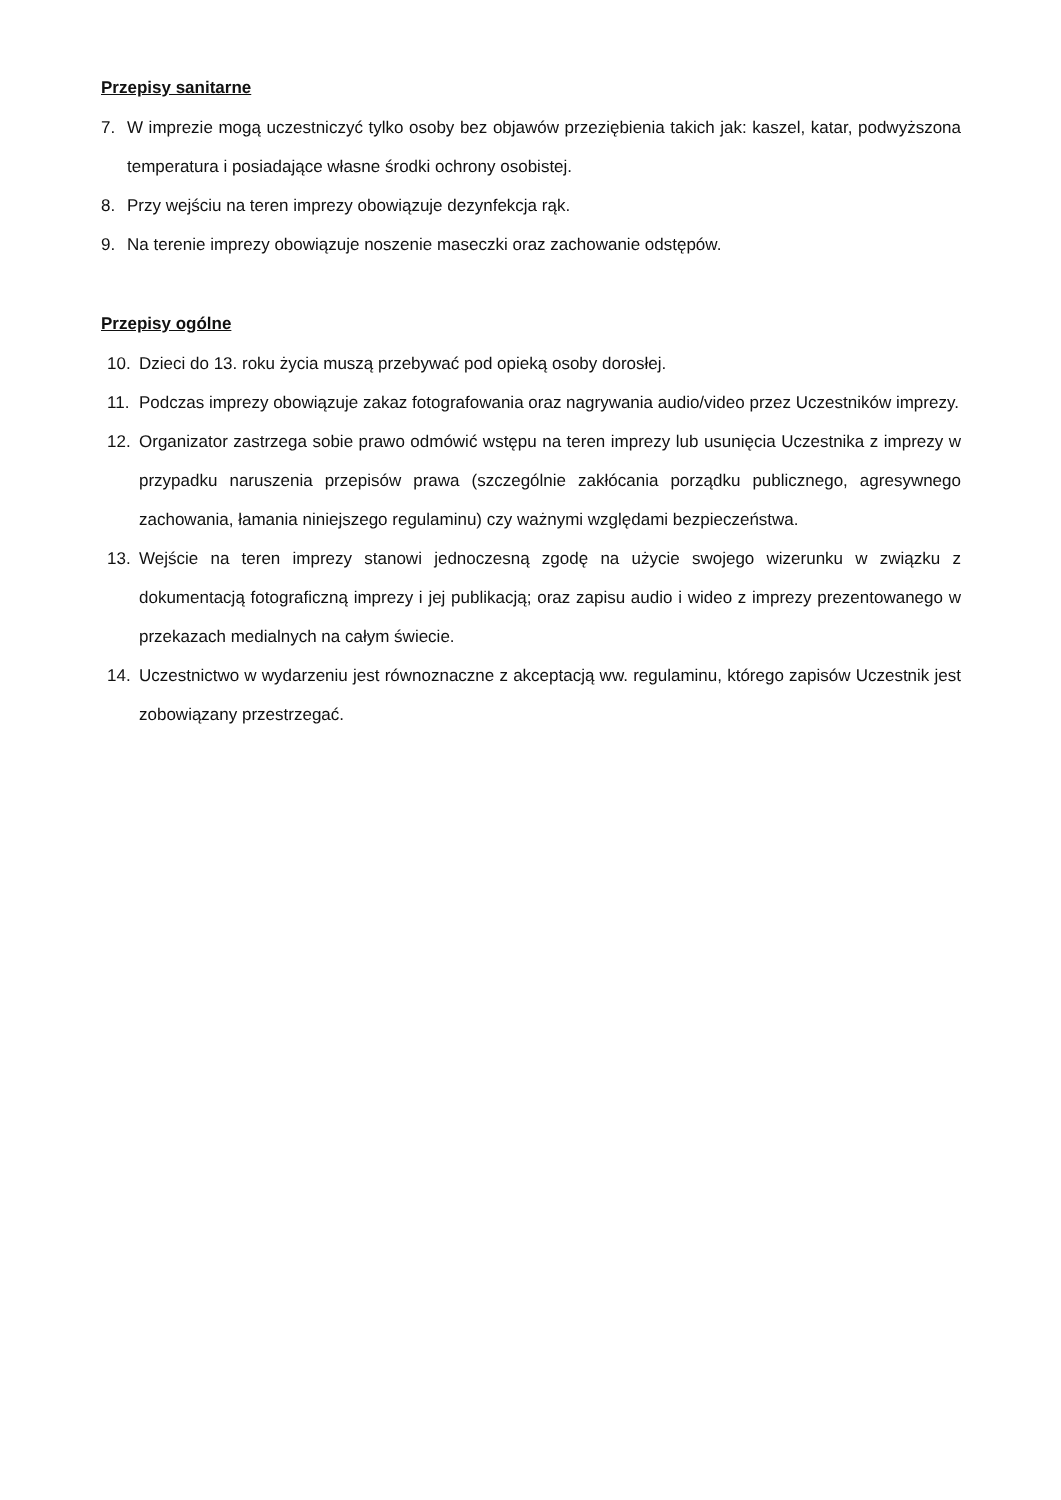Przepisy sanitarne
7. W imprezie mogą uczestniczyć tylko osoby bez objawów przeziębienia takich jak: kaszel, katar, podwyższona temperatura i posiadające własne środki ochrony osobistej.
8. Przy wejściu na teren imprezy obowiązuje dezynfekcja rąk.
9. Na terenie imprezy obowiązuje noszenie maseczki oraz zachowanie odstępów.
Przepisy ogólne
10. Dzieci do 13. roku życia muszą przebywać pod opieką osoby dorosłej.
11. Podczas imprezy obowiązuje zakaz fotografowania oraz nagrywania audio/video przez Uczestników imprezy.
12. Organizator zastrzega sobie prawo odmówić wstępu na teren imprezy lub usunięcia Uczestnika z imprezy w przypadku naruszenia przepisów prawa (szczególnie zakłócania porządku publicznego, agresywnego zachowania, łamania niniejszego regulaminu) czy ważnymi względami bezpieczeństwa.
13. Wejście na teren imprezy stanowi jednoczesną zgodę na użycie swojego wizerunku w związku z dokumentacją fotograficzną imprezy i jej publikacją; oraz zapisu audio i wideo z imprezy prezentowanego w przekazach medialnych na całym świecie.
14. Uczestnictwo w wydarzeniu jest równoznaczne z akceptacją ww. regulaminu, którego zapisów Uczestnik jest zobowiązany przestrzegać.